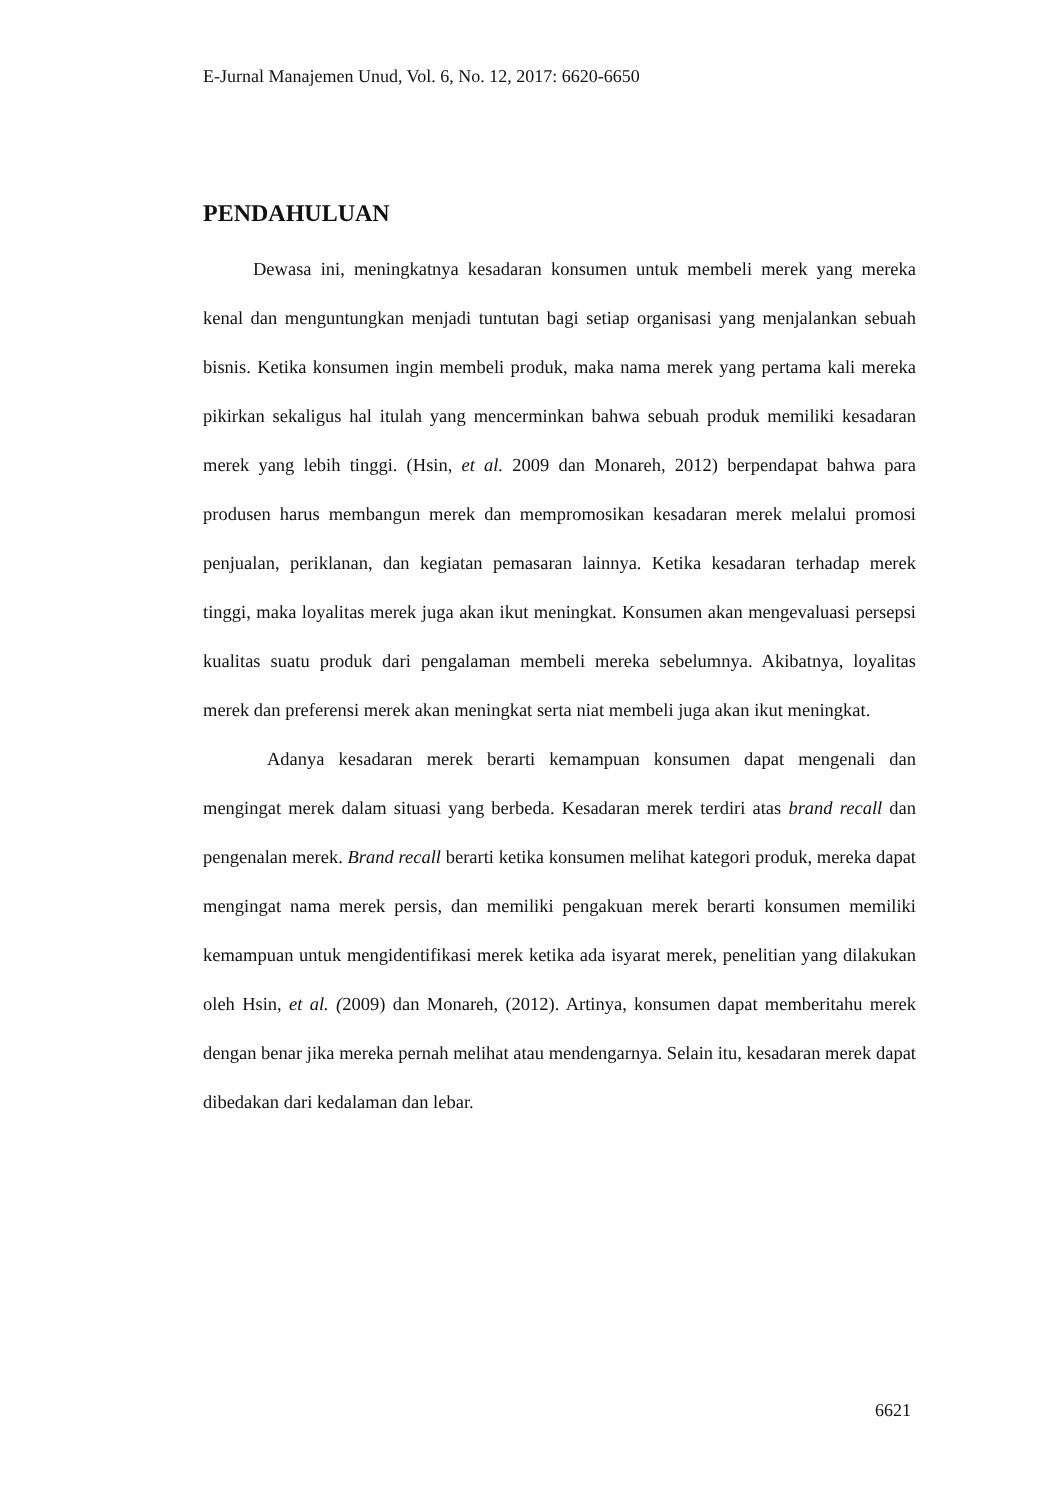E-Jurnal Manajemen Unud, Vol. 6, No. 12, 2017: 6620-6650
PENDAHULUAN
Dewasa ini, meningkatnya kesadaran konsumen untuk membeli merek yang mereka kenal dan menguntungkan menjadi tuntutan bagi setiap organisasi yang menjalankan sebuah bisnis. Ketika konsumen ingin membeli produk, maka nama merek yang pertama kali mereka pikirkan sekaligus hal itulah yang mencerminkan bahwa sebuah produk memiliki kesadaran merek yang lebih tinggi. (Hsin, et al. 2009 dan Monareh, 2012) berpendapat bahwa para produsen harus membangun merek dan mempromosikan kesadaran merek melalui promosi penjualan, periklanan, dan kegiatan pemasaran lainnya. Ketika kesadaran terhadap merek tinggi, maka loyalitas merek juga akan ikut meningkat. Konsumen akan mengevaluasi persepsi kualitas suatu produk dari pengalaman membeli mereka sebelumnya. Akibatnya, loyalitas merek dan preferensi merek akan meningkat serta niat membeli juga akan ikut meningkat.
Adanya kesadaran merek berarti kemampuan konsumen dapat mengenali dan mengingat merek dalam situasi yang berbeda. Kesadaran merek terdiri atas brand recall dan pengenalan merek. Brand recall berarti ketika konsumen melihat kategori produk, mereka dapat mengingat nama merek persis, dan memiliki pengakuan merek berarti konsumen memiliki kemampuan untuk mengidentifikasi merek ketika ada isyarat merek, penelitian yang dilakukan oleh Hsin, et al. (2009) dan Monareh, (2012). Artinya, konsumen dapat memberitahu merek dengan benar jika mereka pernah melihat atau mendengarnya. Selain itu, kesadaran merek dapat dibedakan dari kedalaman dan lebar.
6621